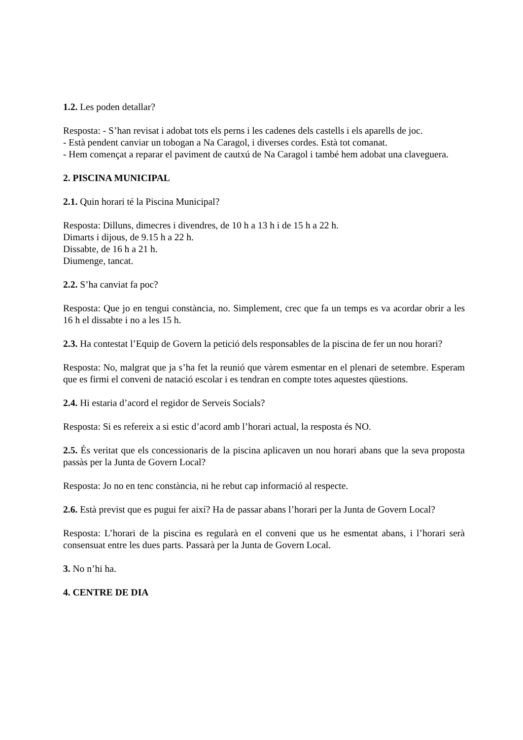1.2. Les poden detallar?
Resposta: - S’han revisat i adobat tots els perns i les cadenes dels castells i els aparells de joc.
- Està pendent canviar un tobogan a Na Caragol, i diverses cordes. Està tot comanat.
- Hem començat a reparar el paviment de cautxú de Na Caragol i també hem adobat una claveguera.
2. PISCINA MUNICIPAL
2.1. Quin horari té la Piscina Municipal?
Resposta: Dilluns, dimecres i divendres, de 10 h a 13 h i de 15 h a 22 h.
Dimarts i dijous, de 9.15 h a 22 h.
Dissabte, de 16 h a 21 h.
Diumenge, tancat.
2.2. S’ha canviat fa poc?
Resposta: Que jo en tengui constància, no. Simplement, crec que fa un temps es va acordar obrir a les 16 h el dissabte i no a les 15 h.
2.3. Ha contestat l’Equip de Govern la petició dels responsables de la piscina de fer un nou horari?
Resposta: No, malgrat que ja s’ha fet la reunió que vàrem esmentar en el plenari de setembre. Esperam que es firmi el conveni de natació escolar i es tendran en compte totes aquestes qüestions.
2.4. Hi estaria d’acord el regidor de Serveis Socials?
Resposta: Si es refereix a si estic d’acord amb l’horari actual, la resposta és NO.
2.5. És veritat que els concessionaris de la piscina aplicaven un nou horari abans que la seva proposta passàs per la Junta de Govern Local?
Resposta: Jo no en tenc constància, ni he rebut cap informació al respecte.
2.6. Està previst que es pugui fer així? Ha de passar abans l’horari per la Junta de Govern Local?
Resposta: L’horari de la piscina es regularà en el conveni que us he esmentat abans, i l’horari serà consensuat entre les dues parts. Passarà per la Junta de Govern Local.
3. No n’hi ha.
4. CENTRE DE DIA